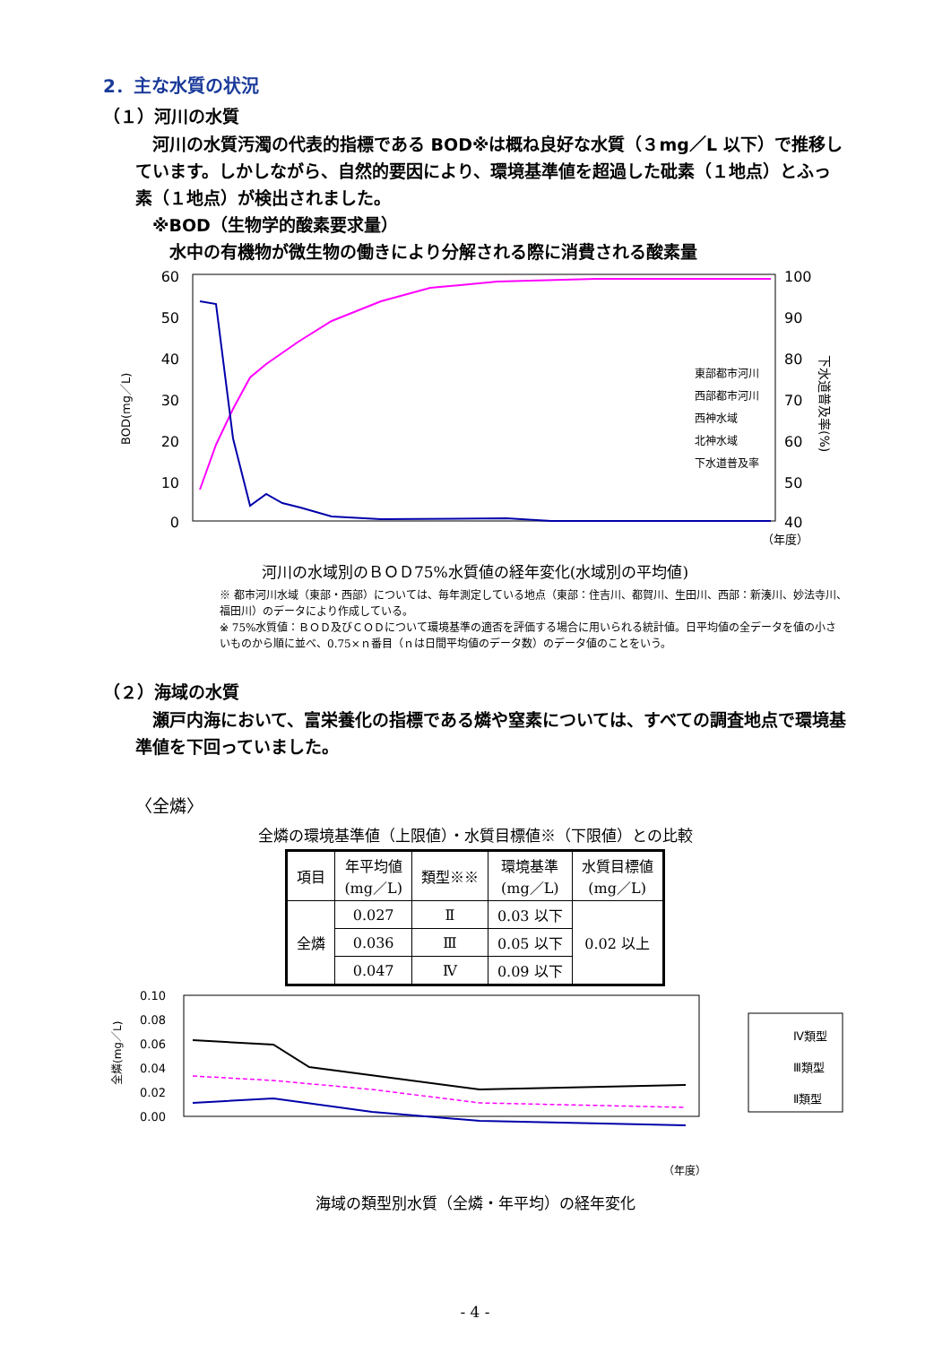2．主な水質の状況
（１）河川の水質
　河川の水質汚濁の代表的指標である BOD※は概ね良好な水質（３mg／L 以下）で推移しています。しかしながら、自然的要因により、環境基準値を超過した砒素（１地点）とふっ素（１地点）が検出されました。
　※BOD（生物学的酸素要求量）
　　水中の有機物が微生物の働きにより分解される際に消費される酸素量
60
50
40
30
20
10
0
100
90
80
70
60
50
40
BOD(mg／L)
下水道普及率(%)
東部都市河川
西部都市河川
西神水域
北神水域
下水道普及率
（年度）
河川の水域別のＢＯＤ75%水質値の経年変化(水域別の平均値)
※ 都市河川水域（東部・西部）については、毎年測定している地点（東部：住吉川、都賀川、生田川、西部：新湊川、妙法寺川、福田川）のデータにより作成している。
※ 75%水質値：ＢＯＤ及びＣＯＤについて環境基準の適否を評価する場合に用いられる統計値。日平均値の全データを値の小さいものから順に並べ、0.75×ｎ番目（ｎは日間平均値のデータ数）のデータ値のことをいう。
（２）海域の水質
　瀬戸内海において、富栄養化の指標である燐や窒素については、すべての調査地点で環境基準値を下回っていました。
〈全燐〉
全燐の環境基準値（上限値）・水質目標値※（下限値）との比較
| 項目 | 年平均値 (mg／L) | 類型※※ | 環境基準 (mg／L) | 水質目標値 (mg／L) |
| --- | --- | --- | --- | --- |
| 全燐 | 0.027 | Ⅱ | 0.03 以下 | 0.02 以上 |
| | 0.036 | Ⅲ | 0.05 以下 | |
| | 0.047 | Ⅳ | 0.09 以下 | |
0.10
0.08
0.06
0.04
0.02
0.00
全燐(mg／L)
Ⅳ類型
Ⅲ類型
Ⅱ類型
（年度）
海域の類型別水質（全燐・年平均）の経年変化
- 4 -